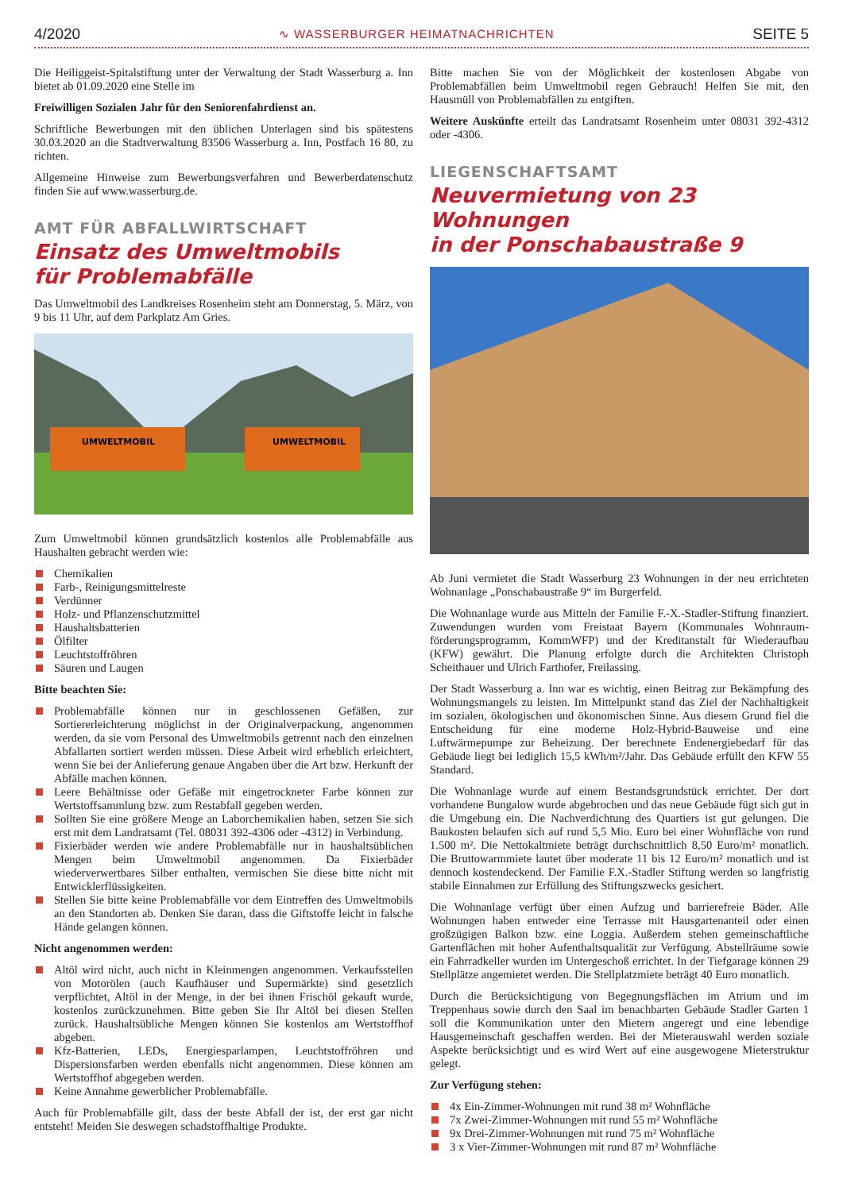4/2020 ∿ WASSERBURGER HEIMATNACHRICHTEN SEITE 5
Die Heiliggeist-Spitalstiftung unter der Verwaltung der Stadt Wasserburg a. Inn bietet ab 01.09.2020 eine Stelle im
Freiwilligen Sozialen Jahr für den Seniorenfahrdienst an.
Schriftliche Bewerbungen mit den üblichen Unterlagen sind bis spätestens 30.03.2020 an die Stadtverwaltung 83506 Wasserburg a. Inn, Postfach 16 80, zu richten.
Allgemeine Hinweise zum Bewerbungsverfahren und Bewerberdatenschutz finden Sie auf www.wasserburg.de.
AMT FÜR ABFALLWIRTSCHAFT
Einsatz des Umweltmobils
für Problemabfälle
Das Umweltmobil des Landkreises Rosenheim steht am Donnerstag, 5. März, von 9 bis 11 Uhr, auf dem Parkplatz Am Gries.
UMWELTMOBIL
UMWELTMOBIL
Zum Umweltmobil können grundsätzlich kostenlos alle Problemabfälle aus Haushalten gebracht werden wie:
Chemikalien
Farb-, Reinigungsmittelreste
Verdünner
Holz- und Pflanzenschutzmittel
Haushaltsbatterien
Ölfilter
Leuchtstoffröhren
Säuren und Laugen
Bitte beachten Sie:
Problemabfälle können nur in geschlossenen Gefäßen, zur Sortiererleichterung möglichst in der Originalverpackung, angenommen werden, da sie vom Personal des Umweltmobils getrennt nach den einzelnen Abfallarten sortiert werden müssen. Diese Arbeit wird erheblich erleichtert, wenn Sie bei der Anlieferung genaue Angaben über die Art bzw. Herkunft der Abfälle machen können.
Leere Behältnisse oder Gefäße mit eingetrockneter Farbe können zur Wertstoffsammlung bzw. zum Restabfall gegeben werden.
Sollten Sie eine größere Menge an Laborchemikalien haben, setzen Sie sich erst mit dem Landratsamt (Tel. 08031 392-4306 oder -4312) in Verbindung.
Fixierbäder werden wie andere Problemabfälle nur in haushaltsüblichen Mengen beim Umweltmobil angenommen. Da Fixierbäder wiederverwertbares Silber enthalten, vermischen Sie diese bitte nicht mit Entwicklerflüssigkeiten.
Stellen Sie bitte keine Problemabfälle vor dem Eintreffen des Umweltmobils an den Standorten ab. Denken Sie daran, dass die Giftstoffe leicht in falsche Hände gelangen können.
Nicht angenommen werden:
Altöl wird nicht, auch nicht in Kleinmengen angenommen. Verkaufsstellen von Motorölen (auch Kaufhäuser und Supermärkte) sind gesetzlich verpflichtet, Altöl in der Menge, in der bei ihnen Frischöl gekauft wurde, kostenlos zurückzunehmen. Bitte geben Sie Ihr Altöl bei diesen Stellen zurück. Haushaltsübliche Mengen können Sie kostenlos am Wertstoffhof abgeben.
Kfz-Batterien, LEDs, Energiesparlampen, Leuchtstoffröhren und Dispersionsfarben werden ebenfalls nicht angenommen. Diese können am Wertstoffhof abgegeben werden.
Keine Annahme gewerblicher Problemabfälle.
Auch für Problemabfälle gilt, dass der beste Abfall der ist, der erst gar nicht entsteht! Meiden Sie deswegen schadstoffhaltige Produkte.
Bitte machen Sie von der Möglichkeit der kostenlosen Abgabe von Problemabfällen beim Umweltmobil regen Gebrauch! Helfen Sie mit, den Hausmüll von Problemabfällen zu entgiften.
Weitere Auskünfte erteilt das Landratsamt Rosenheim unter 08031 392-4312 oder -4306.
LIEGENSCHAFTSAMT
Neuvermietung von 23 Wohnungen
in der Ponschabaustraße 9
Ab Juni vermietet die Stadt Wasserburg 23 Wohnungen in der neu errichteten Wohnanlage „Ponschabaustraße 9“ im Burgerfeld.
Die Wohnanlage wurde aus Mitteln der Familie F.-X.-Stadler-Stiftung finanziert. Zuwendungen wurden vom Freistaat Bayern (Kommunales Wohnraum-förderungsprogramm, KommWFP) und der Kreditanstalt für Wiederaufbau (KFW) gewährt. Die Planung erfolgte durch die Architekten Christoph Scheithauer und Ulrich Farthofer, Freilassing.
Der Stadt Wasserburg a. Inn war es wichtig, einen Beitrag zur Bekämpfung des Wohnungsmangels zu leisten. Im Mittelpunkt stand das Ziel der Nachhaltigkeit im sozialen, ökologischen und ökonomischen Sinne. Aus diesem Grund fiel die Entscheidung für eine moderne Holz-Hybrid-Bauweise und eine Luftwärmepumpe zur Beheizung. Der berechnete Endenergiebedarf für das Gebäude liegt bei lediglich 15,5 kWh/m²/Jahr. Das Gebäude erfüllt den KFW 55 Standard.
Die Wohnanlage wurde auf einem Bestandsgrundstück errichtet. Der dort vorhandene Bungalow wurde abgebrochen und das neue Gebäude fügt sich gut in die Umgebung ein. Die Nachverdichtung des Quartiers ist gut gelungen. Die Baukosten belaufen sich auf rund 5,5 Mio. Euro bei einer Wohnfläche von rund 1.500 m². Die Nettokaltmiete beträgt durchschnittlich 8,50 Euro/m² monatlich. Die Bruttowarmmiete lautet über moderate 11 bis 12 Euro/m² monatlich und ist dennoch kostendeckend. Der Familie F.X.-Stadler Stiftung werden so langfristig stabile Einnahmen zur Erfüllung des Stiftungszwecks gesichert.
Die Wohnanlage verfügt über einen Aufzug und barrierefreie Bäder. Alle Wohnungen haben entweder eine Terrasse mit Hausgartenanteil oder einen großzügigen Balkon bzw. eine Loggia. Außerdem stehen gemeinschaftliche Gartenflächen mit hoher Aufenthaltsqualität zur Verfügung. Abstellräume sowie ein Fahrradkeller wurden im Untergeschoß errichtet. In der Tiefgarage können 29 Stellplätze angemietet werden. Die Stellplatzmiete beträgt 40 Euro monatlich.
Durch die Berücksichtigung von Begegnungsflächen im Atrium und im Treppenhaus sowie durch den Saal im benachbarten Gebäude Stadler Garten 1 soll die Kommunikation unter den Mietern angeregt und eine lebendige Hausgemeinschaft geschaffen werden. Bei der Mieterauswahl werden soziale Aspekte berücksichtigt und es wird Wert auf eine ausgewogene Mieterstruktur gelegt.
Zur Verfügung stehen:
4x Ein-Zimmer-Wohnungen mit rund 38 m² Wohnfläche
7x Zwei-Zimmer-Wohnungen mit rund 55 m² Wohnfläche
9x Drei-Zimmer-Wohnungen mit rund 75 m² Wohnfläche
3 x Vier-Zimmer-Wohnungen mit rund 87 m² Wohnfläche